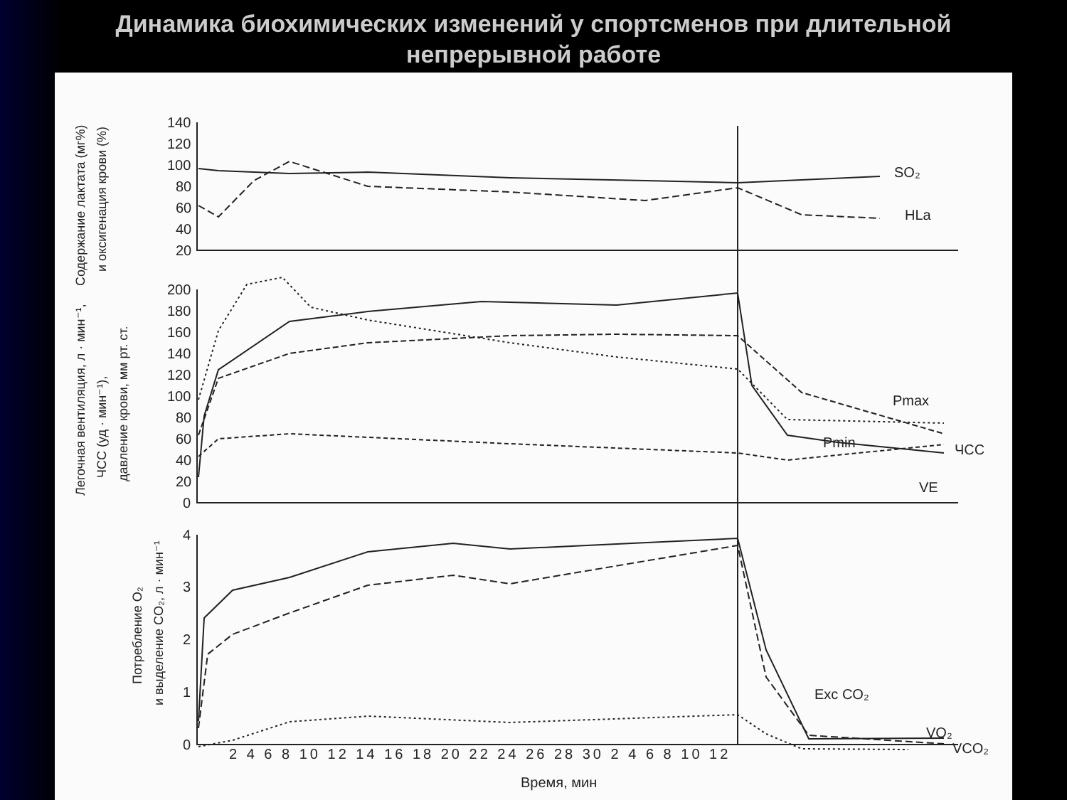Динамика биохимических изменений у спортсменов при длительной
непрерывной работе
140
120
100
80
60
40
20
200
180
160
140
120
100
80
60
40
20
0
4
3
2
1
0
SO₂
HLa
Pmax
Pmin
ЧСС
VE
Exc CO₂
VO₂
VCO₂
2 4 6 8 10 12 14 16 18 20 22 24 26 28 30 2 4 6 8 10 12
Время, мин
Содержание лактата (мг%)
и оксигенация крови (%)
Легочная вентиляция, л · мин⁻¹,
ЧСС (уд · мин⁻¹),
давление крови, мм рт. ст.
Потребление O₂
и выделение CO₂, л · мин⁻¹